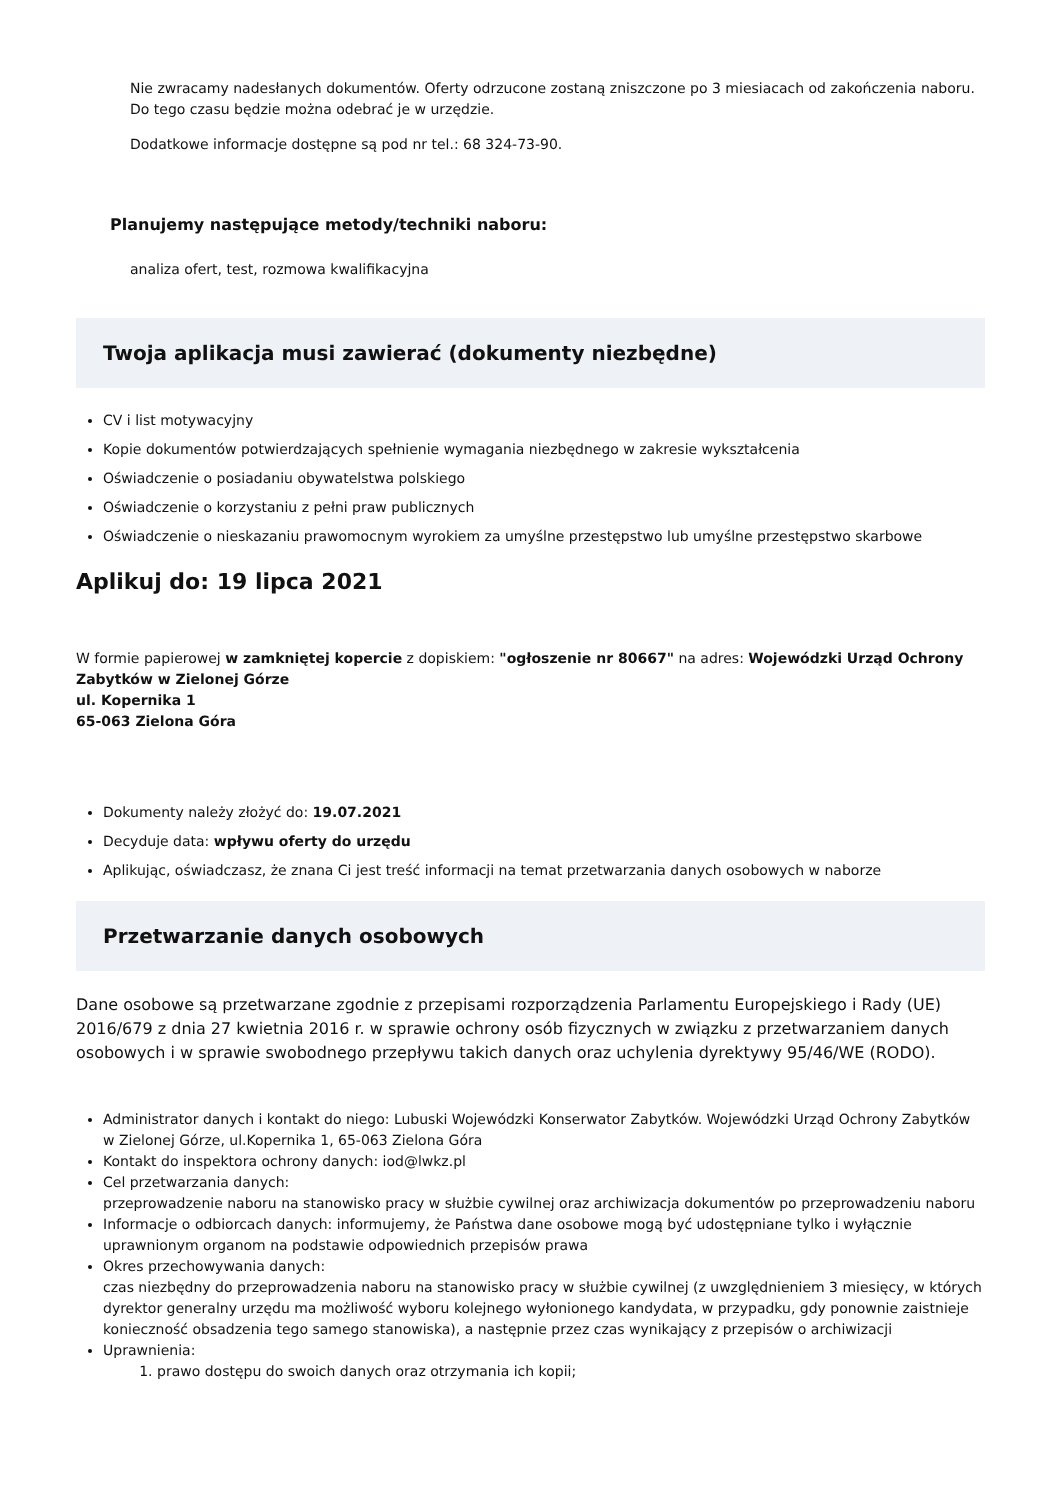Nie zwracamy nadesłanych dokumentów. Oferty odrzucone zostaną zniszczone po 3 miesiacach od zakończenia naboru. Do tego czasu będzie można odebrać je w urzędzie.
Dodatkowe informacje dostępne są pod nr tel.: 68 324-73-90.
Planujemy następujące metody/techniki naboru:
analiza ofert, test, rozmowa kwalifikacyjna
Twoja aplikacja musi zawierać (dokumenty niezbędne)
CV i list motywacyjny
Kopie dokumentów potwierdzających spełnienie wymagania niezbędnego w zakresie wykształcenia
Oświadczenie o posiadaniu obywatelstwa polskiego
Oświadczenie o korzystaniu z pełni praw publicznych
Oświadczenie o nieskazaniu prawomocnym wyrokiem za umyślne przestępstwo lub umyślne przestępstwo skarbowe
Aplikuj do: 19 lipca 2021
W formie papierowej w zamkniętej kopercie z dopiskiem: "ogłoszenie nr 80667" na adres: Wojewódzki Urząd Ochrony Zabytków w Zielonej Górze
ul. Kopernika 1
65-063 Zielona Góra
Dokumenty należy złożyć do: 19.07.2021
Decyduje data: wpływu oferty do urzędu
Aplikując, oświadczasz, że znana Ci jest treść informacji na temat przetwarzania danych osobowych w naborze
Przetwarzanie danych osobowych
Dane osobowe są przetwarzane zgodnie z przepisami rozporządzenia Parlamentu Europejskiego i Rady (UE) 2016/679 z dnia 27 kwietnia 2016 r. w sprawie ochrony osób fizycznych w związku z przetwarzaniem danych osobowych i w sprawie swobodnego przepływu takich danych oraz uchylenia dyrektywy 95/46/WE (RODO).
Administrator danych i kontakt do niego: Lubuski Wojewódzki Konserwator Zabytków. Wojewódzki Urząd Ochrony Zabytków w Zielonej Górze, ul.Kopernika 1, 65-063 Zielona Góra
Kontakt do inspektora ochrony danych: iod@lwkz.pl
Cel przetwarzania danych:
przeprowadzenie naboru na stanowisko pracy w służbie cywilnej oraz archiwizacja dokumentów po przeprowadzeniu naboru
Informacje o odbiorcach danych: informujemy, że Państwa dane osobowe mogą być udostępniane tylko i wyłącznie uprawnionym organom na podstawie odpowiednich przepisów prawa
Okres przechowywania danych:
czas niezbędny do przeprowadzenia naboru na stanowisko pracy w służbie cywilnej (z uwzględnieniem 3 miesięcy, w których dyrektor generalny urzędu ma możliwość wyboru kolejnego wyłonionego kandydata, w przypadku, gdy ponownie zaistnieje konieczność obsadzenia tego samego stanowiska), a następnie przez czas wynikający z przepisów o archiwizacji
Uprawnienia:
1. prawo dostępu do swoich danych oraz otrzymania ich kopii;